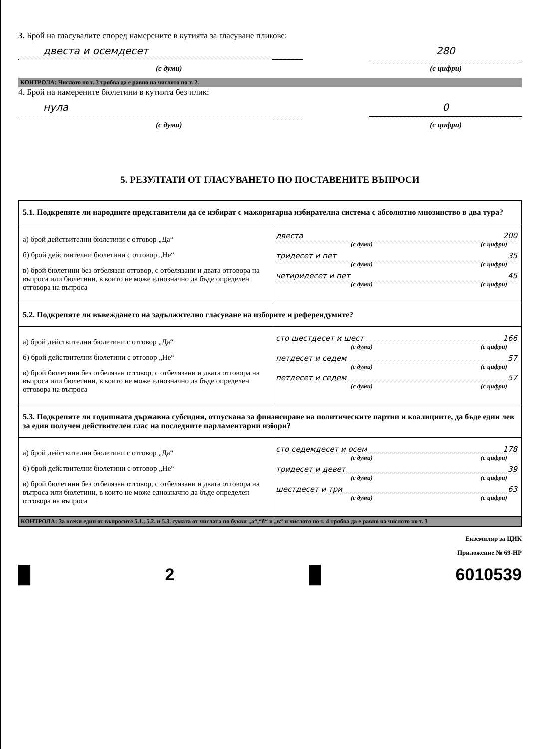3. Брой на гласувалите според намерените в кутията за гласуване пликове:
двеста и осемдесет 280
(с думи) (с цифри)
КОНТРОЛА: Числото по т. 3 трябва да е равно на числото по т. 2.
4. Брой на намерените бюлетини в кутията без плик:
нула 0
(с думи) (с цифри)
5. РЕЗУЛТАТИ ОТ ГЛАСУВАНЕТО ПО ПОСТАВЕНИТЕ ВЪПРОСИ
| 5.1. Подкрепяте ли народните представители да се избират с мажоритарна избирателна система с абсолютно мнозинство в два тура? | |
| а) брой действителни бюлетини с отговор „Да“ б) брой действителни бюлетини с отговор „Не“ в) брой бюлетини без отбелязан отговор, с отбелязани и двата отговора на въпроса или бюлетини, в които не може еднозначно да бъде определен отговора на въпроса | двеста 200 (с думи) (с цифри) тридесет и пет 35 (с думи) (с цифри) четиридесет и пет 45 (с думи) (с цифри) |
| 5.2. Подкрепяте ли въвеждането на задължително гласуване на изборите и референдумите? | |
| а) брой действителни бюлетини с отговор „Да“ б) брой действителни бюлетини с отговор „Не“ в) брой бюлетини без отбелязан отговор, с отбелязани и двата отговора на въпроса или бюлетини, в които не може еднозначно да бъде определен отговора на въпроса | сто шестдесет и шест 166 (с думи) (с цифри) петдесет и седем 57 (с думи) (с цифри) петдесет и седем 57 (с думи) (с цифри) |
| 5.3. Подкрепяте ли годишната държавна субсидия, отпускана за финансиране на политическите партии и коалициите, да бъде един лев за един получен действителен глас на последните парламентарни избори? | |
| а) брой действителни бюлетини с отговор „Да“ б) брой действителни бюлетини с отговор „Не“ в) брой бюлетини без отбелязан отговор, с отбелязани и двата отговора на въпроса или бюлетини, в които не може еднозначно да бъде определен отговора на въпроса | сто седемдесет и осем 178 (с думи) (с цифри) тридесет и девет 39 (с думи) (с цифри) шестдесет и три 63 (с думи) (с цифри) |
| КОНТРОЛА: За всеки един от въпросите 5.1., 5.2. и 5.3. сумата от числата по букви „а“,“б“ и „в“ и числото по т. 4 трябва да е равно на числото по т. 3 | |
Екземпляр за ЦИК
Приложение № 69-НР
█ 2 █ 6010539